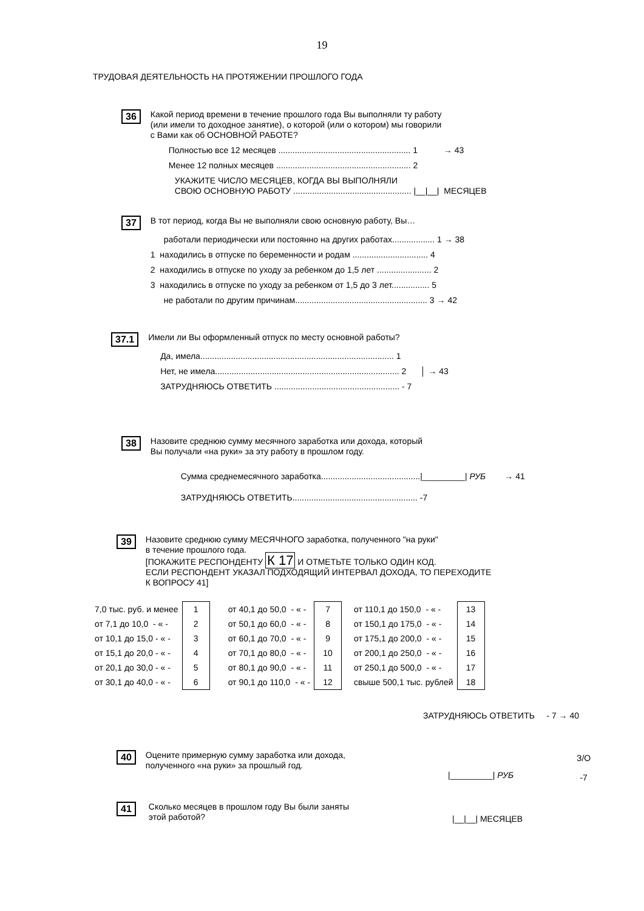19
ТРУДОВАЯ ДЕЯТЕЛЬНОСТЬ НА ПРОТЯЖЕНИИ ПРОШЛОГО ГОДА
36
Какой период времени в течение прошлого года Вы выполняли ту работу
(или имели то доходное занятие), о которой (или о котором) мы говорили
с Вами как об ОСНОВНОЙ РАБОТЕ?
Полностью все 12 месяцев ........................................................ 1 → 43
Менее 12 полных месяцев ......................................................... 2
УКАЖИТЕ ЧИСЛО МЕСЯЦЕВ, КОГДА ВЫ ВЫПОЛНЯЛИ
СВОЮ ОСНОВНУЮ РАБОТУ .................................................. |__|__| МЕСЯЦЕВ
37
В тот период, когда Вы не выполняли свою основную работу, Вы…
работали периодически или постоянно на других работах.................. 1 → 38
1 находились в отпуске по беременности и родам ................................ 4
2 находились в отпуске по уходу за ребенком до 1,5 лет ....................... 2
3 находились в отпуске по уходу за ребенком от 1,5 до 3 лет................ 5
не работали по другим причинам........................................................ 3 → 42
37.1
Имели ли Вы оформленный отпуск по месту основной работы?
Да, имела.................................................................................. 1
Нет, не имела.............................................................................. 2 │ → 43
ЗАТРУДНЯЮСЬ ОТВЕТИТЬ ..................................................... - 7
38
Назовите среднюю сумму месячного заработка или дохода, который
Вы получали «на руки» за эту работу в прошлом году.
Сумма среднемесячного заработка..........................................|_________| РУБ → 41
ЗАТРУДНЯЮСЬ ОТВЕТИТЬ..................................................... -7
39
Назовите среднюю сумму МЕСЯЧНОГО заработка, полученного "на руки"
в течение прошлого года.
[ПОКАЖИТЕ РЕСПОНДЕНТУ К 17 И ОТМЕТЬТЕ ТОЛЬКО ОДИН КОД.
ЕСЛИ РЕСПОНДЕНТ УКАЗАЛ ПОДХОДЯЩИЙ ИНТЕРВАЛ ДОХОДА, ТО ПЕРЕХОДИТЕ
К ВОПРОСУ 41]
| 7,0 тыс. руб. и менее | 1 | от 40,1 до 50,0 - « - | 7 | от 110,1 до 150,0 - « - | 13 |
| от 7,1 до 10,0 - « - | 2 | от 50,1 до 60,0 - « - | 8 | от 150,1 до 175,0 - « - | 14 |
| от 10,1 до 15,0 - « - | 3 | от 60,1 до 70,0 - « - | 9 | от 175,1 до 200,0 - « - | 15 |
| от 15,1 до 20,0 - « - | 4 | от 70,1 до 80,0 - « - | 10 | от 200,1 до 250,0 - « - | 16 |
| от 20,1 до 30,0 - « - | 5 | от 80,1 до 90,0 - « - | 11 | от 250,1 до 500,0 - « - | 17 |
| от 30,1 до 40,0 - « - | 6 | от 90,1 до 110,0 - « - | 12 | свыше 500,1 тыс. рублей | 18 |
ЗАТРУДНЯЮСЬ ОТВЕТИТЬ - 7 → 40
40
Оцените примерную сумму заработка или дохода,
полученного «на руки» за прошлый год.
|_________| РУБ
З/О
-7
41
Сколько месяцев в прошлом году Вы были заняты
этой работой?
|__|__| МЕСЯЦЕВ